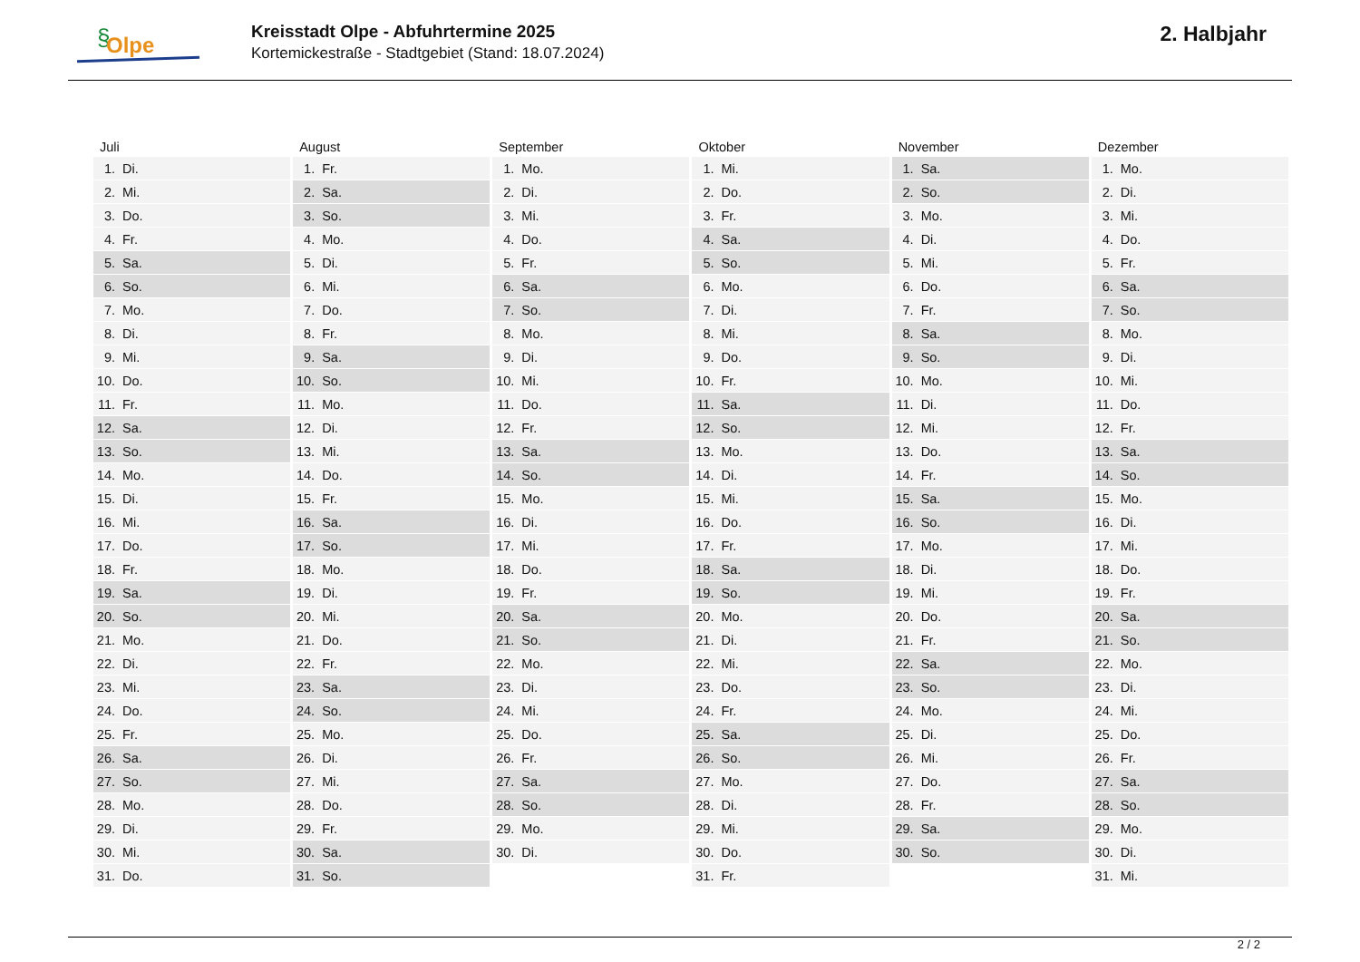§ Olpe
Kreisstadt Olpe - Abfuhrtermine 2025
Kortemickestraße - Stadtgebiet (Stand: 18.07.2024)
2. Halbjahr
| Juli | August | September | Oktober | November | Dezember |
| --- | --- | --- | --- | --- | --- |
| 1. Di. | 1. Fr. | 1. Mo. | 1. Mi. | 1. Sa. | 1. Mo. |
| 2. Mi. | 2. Sa. | 2. Di. | 2. Do. | 2. So. | 2. Di. |
| 3. Do. | 3. So. | 3. Mi. | 3. Fr. | 3. Mo. | 3. Mi. |
| 4. Fr. | 4. Mo. | 4. Do. | 4. Sa. | 4. Di. | 4. Do. |
| 5. Sa. | 5. Di. | 5. Fr. | 5. So. | 5. Mi. | 5. Fr. |
| 6. So. | 6. Mi. | 6. Sa. | 6. Mo. | 6. Do. | 6. Sa. |
| 7. Mo. | 7. Do. | 7. So. | 7. Di. | 7. Fr. | 7. So. |
| 8. Di. | 8. Fr. | 8. Mo. | 8. Mi. | 8. Sa. | 8. Mo. |
| 9. Mi. | 9. Sa. | 9. Di. | 9. Do. | 9. So. | 9. Di. |
| 10. Do. | 10. So. | 10. Mi. | 10. Fr. | 10. Mo. | 10. Mi. |
| 11. Fr. | 11. Mo. | 11. Do. | 11. Sa. | 11. Di. | 11. Do. |
| 12. Sa. | 12. Di. | 12. Fr. | 12. So. | 12. Mi. | 12. Fr. |
| 13. So. | 13. Mi. | 13. Sa. | 13. Mo. | 13. Do. | 13. Sa. |
| 14. Mo. | 14. Do. | 14. So. | 14. Di. | 14. Fr. | 14. So. |
| 15. Di. | 15. Fr. | 15. Mo. | 15. Mi. | 15. Sa. | 15. Mo. |
| 16. Mi. | 16. Sa. | 16. Di. | 16. Do. | 16. So. | 16. Di. |
| 17. Do. | 17. So. | 17. Mi. | 17. Fr. | 17. Mo. | 17. Mi. |
| 18. Fr. | 18. Mo. | 18. Do. | 18. Sa. | 18. Di. | 18. Do. |
| 19. Sa. | 19. Di. | 19. Fr. | 19. So. | 19. Mi. | 19. Fr. |
| 20. So. | 20. Mi. | 20. Sa. | 20. Mo. | 20. Do. | 20. Sa. |
| 21. Mo. | 21. Do. | 21. So. | 21. Di. | 21. Fr. | 21. So. |
| 22. Di. | 22. Fr. | 22. Mo. | 22. Mi. | 22. Sa. | 22. Mo. |
| 23. Mi. | 23. Sa. | 23. Di. | 23. Do. | 23. So. | 23. Di. |
| 24. Do. | 24. So. | 24. Mi. | 24. Fr. | 24. Mo. | 24. Mi. |
| 25. Fr. | 25. Mo. | 25. Do. | 25. Sa. | 25. Di. | 25. Do. |
| 26. Sa. | 26. Di. | 26. Fr. | 26. So. | 26. Mi. | 26. Fr. |
| 27. So. | 27. Mi. | 27. Sa. | 27. Mo. | 27. Do. | 27. Sa. |
| 28. Mo. | 28. Do. | 28. So. | 28. Di. | 28. Fr. | 28. So. |
| 29. Di. | 29. Fr. | 29. Mo. | 29. Mi. | 29. Sa. | 29. Mo. |
| 30. Mi. | 30. Sa. | 30. Di. | 30. Do. | 30. So. | 30. Di. |
| 31. Do. | 31. So. | | 31. Fr. | | 31. Mi. |
2 / 2